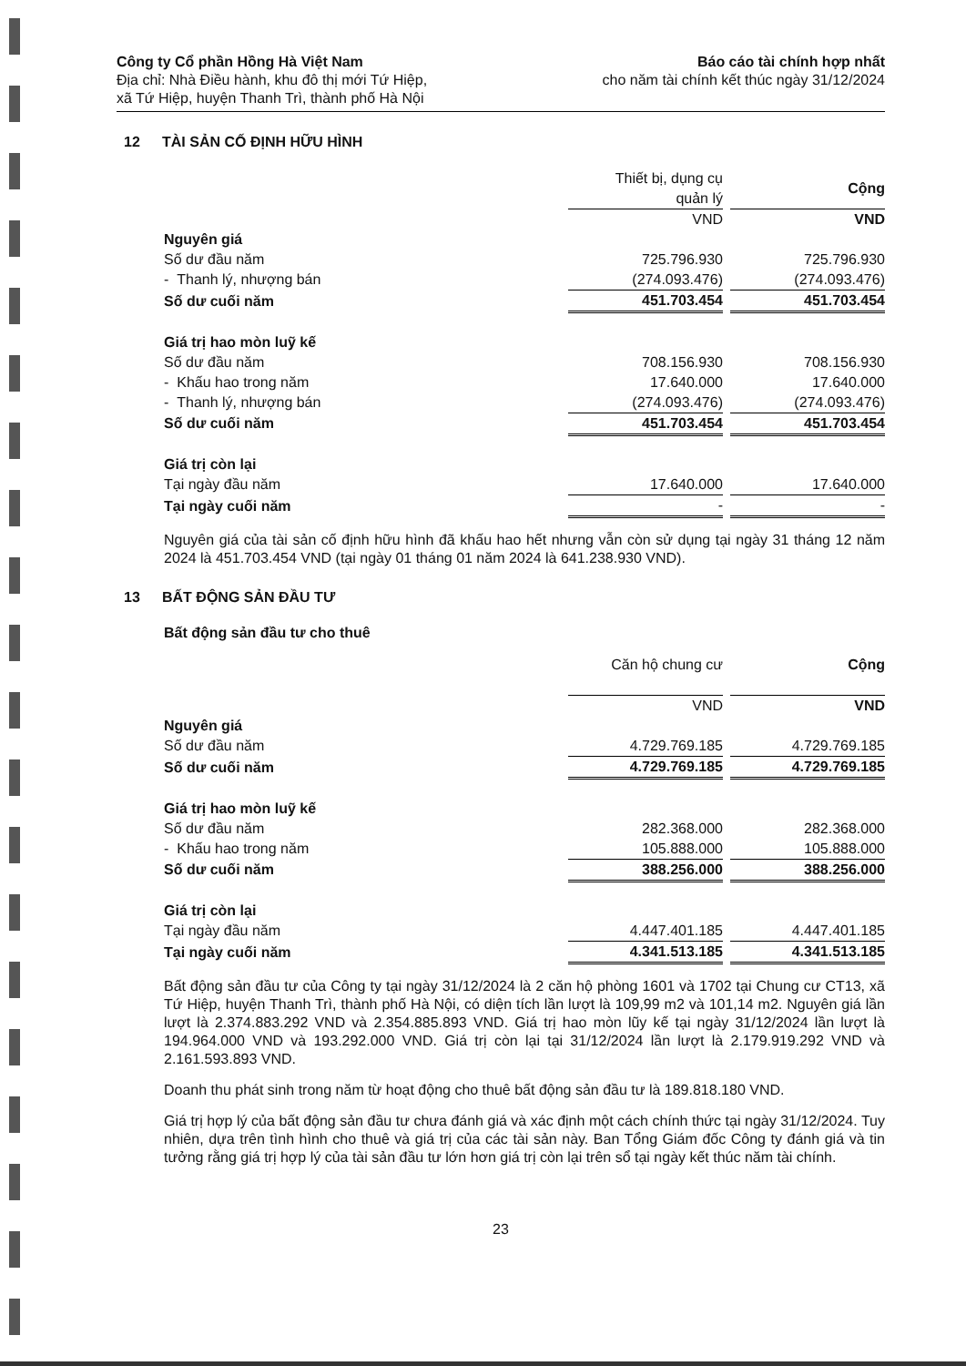Công ty Cổ phần Hồng Hà Việt Nam
Địa chỉ: Nhà Điều hành, khu đô thị mới Tứ Hiệp,
xã Tứ Hiệp, huyện Thanh Trì, thành phố Hà Nội
Báo cáo tài chính hợp nhất
cho năm tài chính kết thúc ngày 31/12/2024
12 TÀI SẢN CỐ ĐỊNH HỮU HÌNH
| | Thiết bị, dụng cụ quản lý | | Cộng |
| | VND | | VND |
| Nguyên giá | | | |
| Số dư đầu năm | 725.796.930 | | 725.796.930 |
| - Thanh lý, nhượng bán | (274.093.476) | | (274.093.476) |
| Số dư cuối năm | 451.703.454 | | 451.703.454 |
| Giá trị hao mòn luỹ kế | | | |
| Số dư đầu năm | 708.156.930 | | 708.156.930 |
| - Khấu hao trong năm | 17.640.000 | | 17.640.000 |
| - Thanh lý, nhượng bán | (274.093.476) | | (274.093.476) |
| Số dư cuối năm | 451.703.454 | | 451.703.454 |
| Giá trị còn lại | | | |
| Tại ngày đầu năm | 17.640.000 | | 17.640.000 |
| Tại ngày cuối năm | - | | - |
Nguyên giá của tài sản cố định hữu hình đã khấu hao hết nhưng vẫn còn sử dụng tại ngày 31 tháng 12 năm 2024 là 451.703.454 VND (tại ngày 01 tháng 01 năm 2024 là 641.238.930 VND).
13 BẤT ĐỘNG SẢN ĐẦU TƯ
Bất động sản đầu tư cho thuê
| | Căn hộ chung cư | | Cộng |
| | VND | | VND |
| Nguyên giá | | | |
| Số dư đầu năm | 4.729.769.185 | | 4.729.769.185 |
| Số dư cuối năm | 4.729.769.185 | | 4.729.769.185 |
| Giá trị hao mòn luỹ kế | | | |
| Số dư đầu năm | 282.368.000 | | 282.368.000 |
| - Khấu hao trong năm | 105.888.000 | | 105.888.000 |
| Số dư cuối năm | 388.256.000 | | 388.256.000 |
| Giá trị còn lại | | | |
| Tại ngày đầu năm | 4.447.401.185 | | 4.447.401.185 |
| Tại ngày cuối năm | 4.341.513.185 | | 4.341.513.185 |
Bất động sản đầu tư của Công ty tại ngày 31/12/2024 là 2 căn hộ phòng 1601 và 1702 tại Chung cư CT13, xã Tứ Hiệp, huyện Thanh Trì, thành phố Hà Nội, có diện tích lần lượt là 109,99 m2 và 101,14 m2. Nguyên giá lần lượt là 2.374.883.292 VND và 2.354.885.893 VND. Giá trị hao mòn lũy kế tại ngày 31/12/2024 lần lượt là 194.964.000 VND và 193.292.000 VND. Giá trị còn lại tại 31/12/2024 lần lượt là 2.179.919.292 VND và 2.161.593.893 VND.
Doanh thu phát sinh trong năm từ hoạt động cho thuê bất động sản đầu tư là 189.818.180 VND.
Giá trị hợp lý của bất động sản đầu tư chưa đánh giá và xác định một cách chính thức tại ngày 31/12/2024. Tuy nhiên, dựa trên tình hình cho thuê và giá trị của các tài sản này. Ban Tổng Giám đốc Công ty đánh giá và tin tưởng rằng giá trị hợp lý của tài sản đầu tư lớn hơn giá trị còn lại trên sổ tại ngày kết thúc năm tài chính.
23